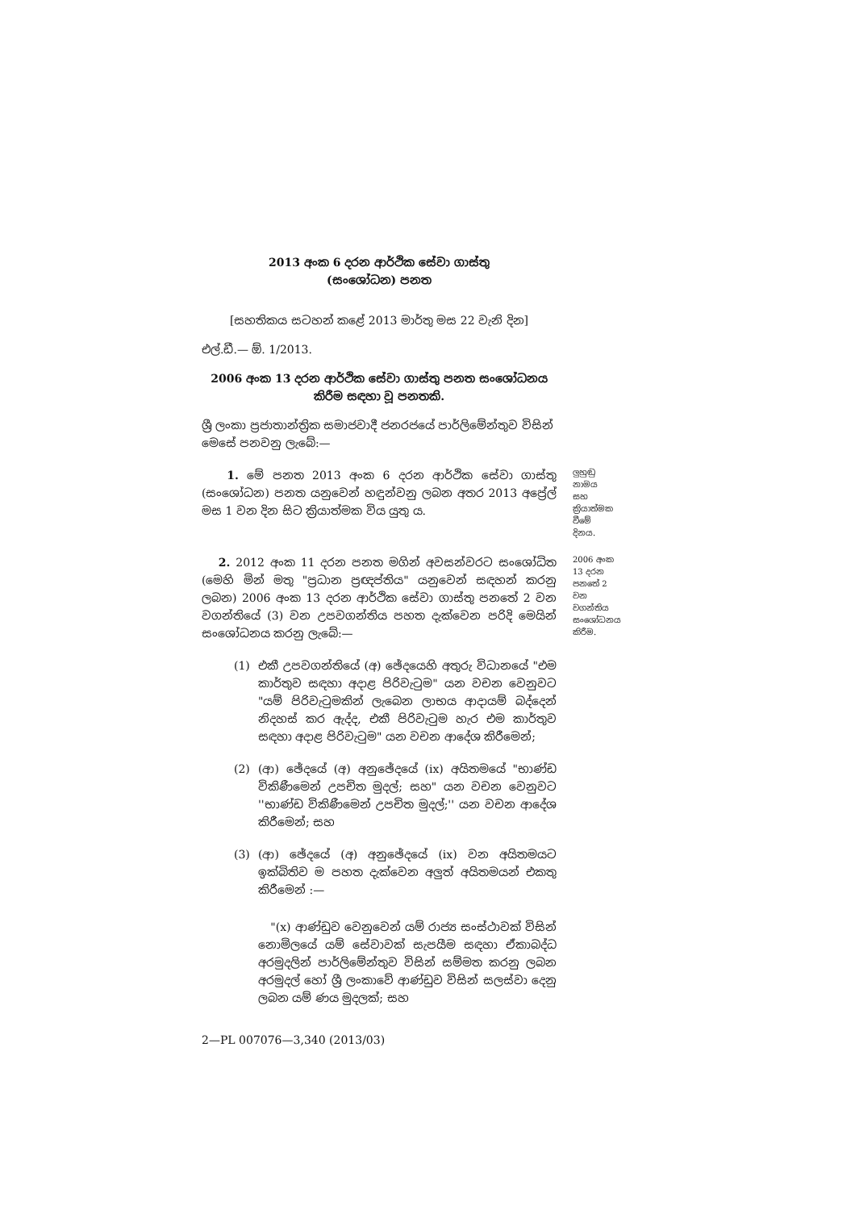2013 අංක 6 දරන ආර්ථික සේවා ගාස්තු
(සංශෝධන) පනත
[සහතිකය සටහන් කළේ 2013 මාර්තු මස 22 වැනි දින]
එල්.ඩී.— ඕ. 1/2013.
2006 අංක 13 දරන ආර්ථික සේවා ගාස්තු පනත සංශෝධනය කිරීම සඳහා වූ පනතකි.
ශ්‍රී ලංකා ප්‍රජාතාන්ත්‍රික සමාජවාදී ජනරජයේ පාර්ලිමේන්තුව විසින් මෙසේ පනවනු ලැබේ:—
1. මේ පනත 2013 අංක 6 දරන ආර්ථික සේවා ගාස්තු (සංශෝධන) පනත යනුවෙන් හඳුන්වනු ලබන අතර 2013 අප්‍රේල් මස 1 වන දින සිට ක්‍රියාත්මක විය යුතු ය.
ලුහුඬු නාමය සහ ක්‍රියාත්මක වීමේ දිනය.
2. 2012 අංක 11 දරන පනත මගින් අවසන්වරට සංශෝධිත (මෙහි මින් මතු "ප්‍රධාන ප්‍රඥප්තිය" යනුවෙන් සඳහන් කරනු ලබන) 2006 අංක 13 දරන ආර්ථික සේවා ගාස්තු පනතේ 2 වන වගන්තියේ (3) වන උපවගන්තිය පහත දැක්වෙන පරිදි මෙයින් සංශෝධනය කරනු ලැබේ:—
2006 අංක 13 දරන පනතේ 2 වන වගන්තිය සංශෝධනය කිරීම.
(1) එකී උපවගන්තියේ (අ) ඡේදයෙහි අතුරු විධානයේ "එම කාර්තුව සඳහා අදාළ පිරිවැටුම" යන වචන වෙනුවට "යම් පිරිවැටුමකින් ලැබෙන ලාභය ආදායම් බද්දෙන් නිදහස් කර ඇද්ද, එකී පිරිවැටුම හැර එම කාර්තුව සඳහා අදාළ පිරිවැටුම" යන වචන ආදේශ කිරීමෙන්;
(2) (ආ) ඡේදයේ (අ) අනුඡේදයේ (ix) අයිතමයේ "භාණ්ඩ විකිණීමෙන් උපචිත මුදල්; සහ" යන වචන වෙනුවට ''භාණ්ඩ විකිණීමෙන් උපචිත මුදල්;'' යන වචන ආදේශ කිරීමෙන්; සහ
(3) (ආ) ඡේදයේ (අ) අනුඡේදයේ (ix) වන අයිතමයට ඉක්බිතිව ම පහත දැක්වෙන අලුත් අයිතමයන් එකතු කිරීමෙන් :—
"(x) ආණ්ඩුව වෙනුවෙන් යම් රාජ්‍ය සංස්ථාවක් විසින් නොමිලයේ යම් සේවාවක් සැපයීම සඳහා ඒකාබද්ධ අරමුදලින් පාර්ලිමේන්තුව විසින් සම්මත කරනු ලබන අරමුදල් හෝ ශ්‍රී ලංකාවේ ආණ්ඩුව විසින් සලස්වා දෙනු ලබන යම් ණය මුදලක්; සහ
2—PL 007076—3,340 (2013/03)